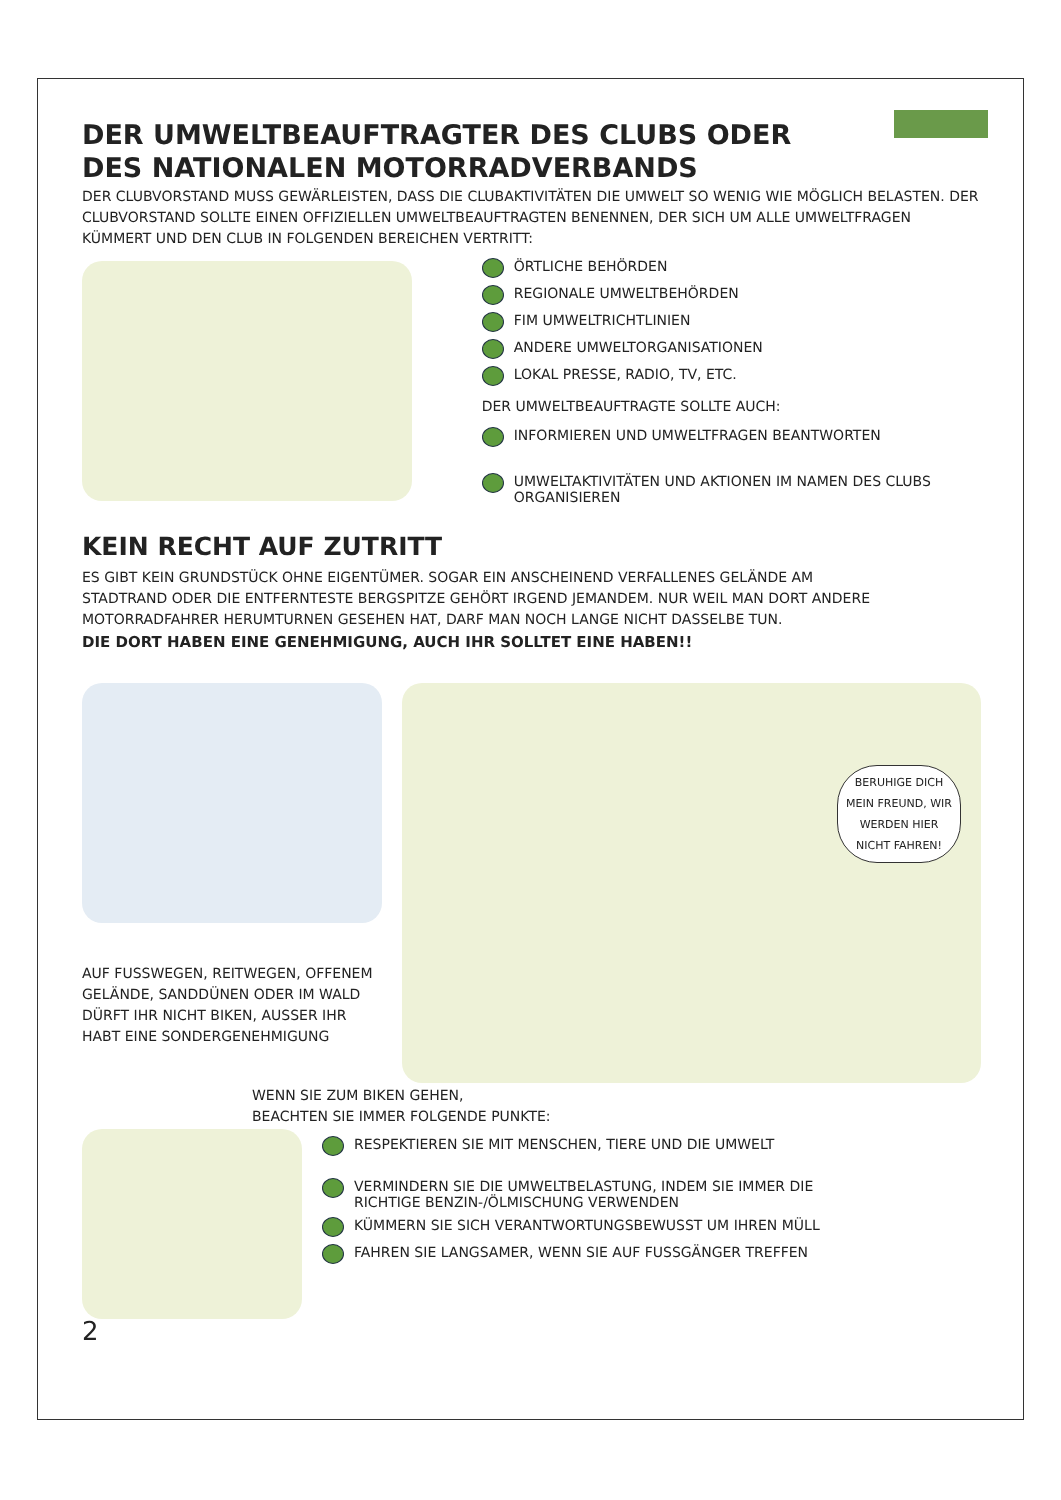DER UMWELTBEAUFTRAGTER DES CLUBS ODER
DES NATIONALEN MOTORRADVERBANDS
DER CLUBVORSTAND MUSS GEWÄRLEISTEN, DASS DIE CLUBAKTIVITÄTEN DIE UMWELT SO WENIG WIE MÖGLICH BELASTEN. DER CLUBVORSTAND SOLLTE EINEN OFFIZIELLEN UMWELTBEAUFTRAGTEN BENENNEN, DER SICH UM ALLE UMWELTFRAGEN KÜMMERT UND DEN CLUB IN FOLGENDEN BEREICHEN VERTRITT:
ÖRTLICHE BEHÖRDEN
REGIONALE UMWELTBEHÖRDEN
FIM UMWELTRICHTLINIEN
ANDERE UMWELTORGANISATIONEN
LOKAL PRESSE, RADIO, TV, ETC.
DER UMWELTBEAUFTRAGTE SOLLTE AUCH:
INFORMIEREN UND UMWELTFRAGEN BEANTWORTEN
UMWELTAKTIVITÄTEN UND AKTIONEN IM NAMEN DES CLUBS ORGANISIEREN
KEIN RECHT AUF ZUTRITT
ES GIBT KEIN GRUNDSTÜCK OHNE EIGENTÜMER. SOGAR EIN ANSCHEINEND VERFALLENES GELÄNDE AM STADTRAND ODER DIE ENTFERNTESTE BERGSPITZE GEHÖRT IRGEND JEMANDEM. NUR WEIL MAN DORT ANDERE MOTORRADFAHRER HERUMTURNEN GESEHEN HAT, DARF MAN NOCH LANGE NICHT DASSELBE TUN.
DIE DORT HABEN EINE GENEHMIGUNG, AUCH IHR SOLLTET EINE HABEN!!
AUF FUSSWEGEN, REITWEGEN, OFFENEM GELÄNDE, SANDDÜNEN ODER IM WALD DÜRFT IHR NICHT BIKEN, AUSSER IHR HABT EINE SONDERGENEHMIGUNG
BERUHIGE DICH MEIN FREUND, WIR WERDEN HIER NICHT FAHREN!
WENN SIE ZUM BIKEN GEHEN,
BEACHTEN SIE IMMER FOLGENDE PUNKTE:
2
RESPEKTIEREN SIE MIT MENSCHEN, TIERE UND DIE UMWELT
VERMINDERN SIE DIE UMWELTBELASTUNG, INDEM SIE IMMER DIE RICHTIGE BENZIN-/ÖLMISCHUNG VERWENDEN
KÜMMERN SIE SICH VERANTWORTUNGSBEWUSST UM IHREN MÜLL
FAHREN SIE LANGSAMER, WENN SIE AUF FUSSGÄNGER TREFFEN